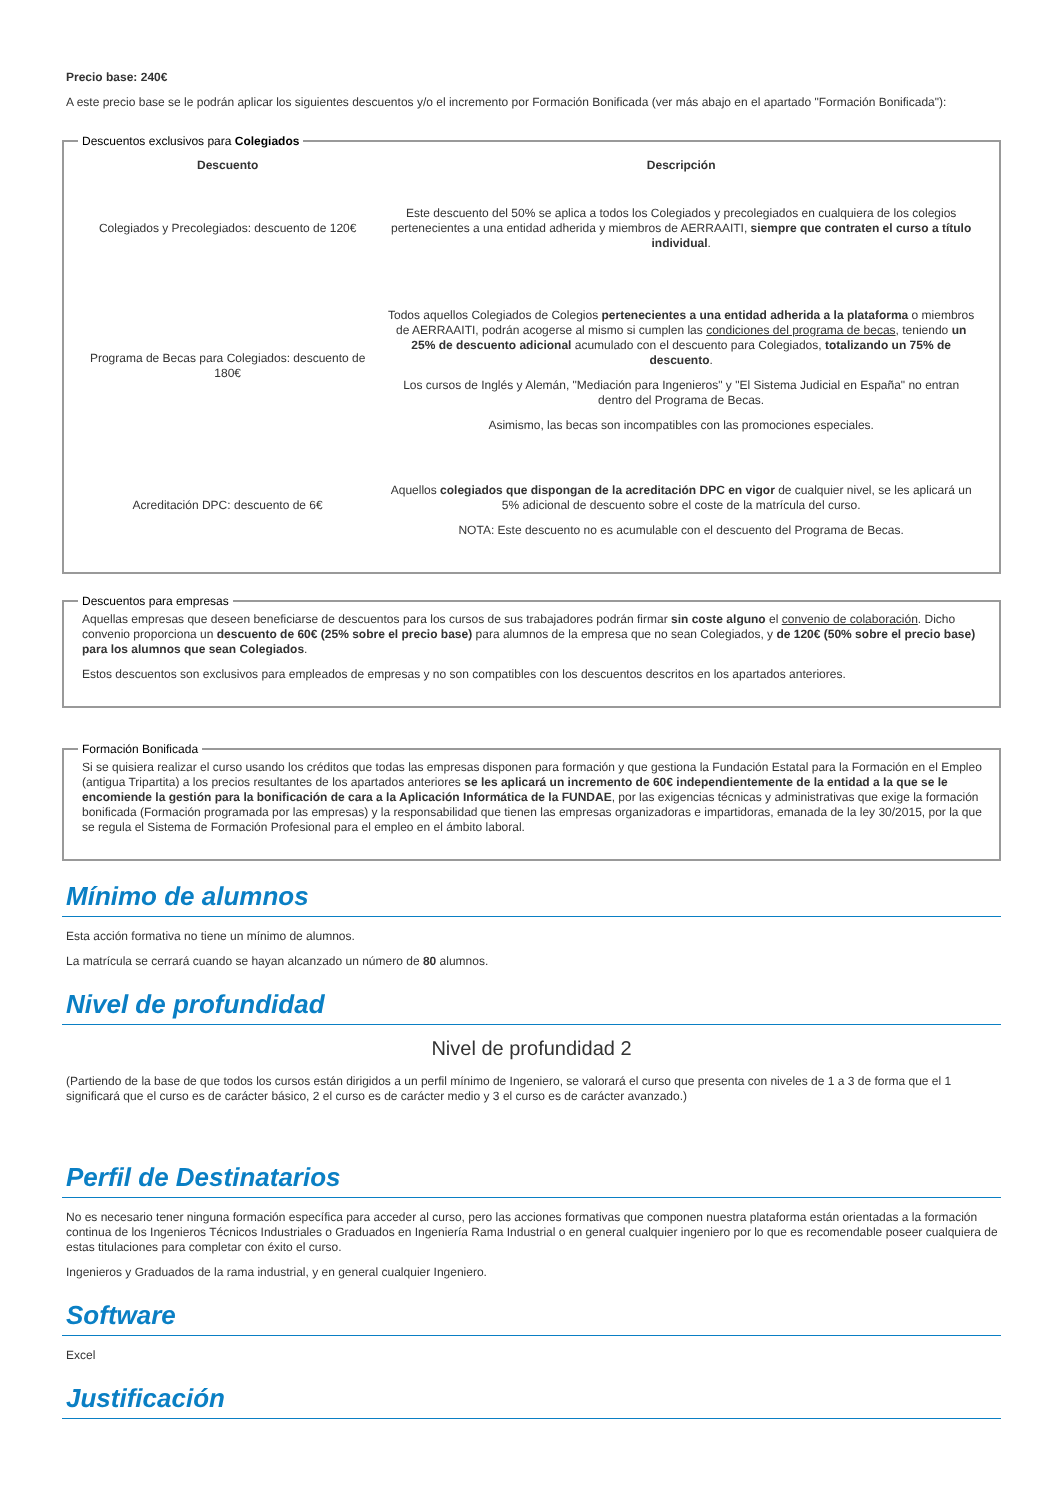Precio base: 240€
A este precio base se le podrán aplicar los siguientes descuentos y/o el incremento por Formación Bonificada (ver más abajo en el apartado "Formación Bonificada"):
Descuentos exclusivos para Colegiados
| Descuento | Descripción |
| --- | --- |
| Colegiados y Precolegiados: descuento de 120€ | Este descuento del 50% se aplica a todos los Colegiados y precolegiados en cualquiera de los colegios pertenecientes a una entidad adherida y miembros de AERRAAITI, siempre que contraten el curso a título individual . |
| Programa de Becas para Colegiados: descuento de 180€ | Todos aquellos Colegiados de Colegios pertenecientes a una entidad adherida a la plataforma o miembros de AERRAAITI, podrán acogerse al mismo si cumplen las condiciones del programa de becas , teniendo un 25% de descuento adicional acumulado con el descuento para Colegiados, totalizando un 75% de descuento . Los cursos de Inglés y Alemán, "Mediación para Ingenieros" y "El Sistema Judicial en España" no entran dentro del Programa de Becas. Asimismo, las becas son incompatibles con las promociones especiales. |
| Acreditación DPC: descuento de 6€ | Aquellos colegiados que dispongan de la acreditación DPC en vigor de cualquier nivel, se les aplicará un 5% adicional de descuento sobre el coste de la matrícula del curso. NOTA: Este descuento no es acumulable con el descuento del Programa de Becas. |
Descuentos para empresas
Aquellas empresas que deseen beneficiarse de descuentos para los cursos de sus trabajadores podrán firmar sin coste alguno el convenio de colaboración. Dicho convenio proporciona un descuento de 60€ (25% sobre el precio base) para alumnos de la empresa que no sean Colegiados, y de 120€ (50% sobre el precio base) para los alumnos que sean Colegiados.
Estos descuentos son exclusivos para empleados de empresas y no son compatibles con los descuentos descritos en los apartados anteriores.
Formación Bonificada
Si se quisiera realizar el curso usando los créditos que todas las empresas disponen para formación y que gestiona la Fundación Estatal para la Formación en el Empleo (antigua Tripartita) a los precios resultantes de los apartados anteriores se les aplicará un incremento de 60€ independientemente de la entidad a la que se le encomiende la gestión para la bonificación de cara a la Aplicación Informática de la FUNDAE, por las exigencias técnicas y administrativas que exige la formación bonificada (Formación programada por las empresas) y la responsabilidad que tienen las empresas organizadoras e impartidoras, emanada de la ley 30/2015, por la que se regula el Sistema de Formación Profesional para el empleo en el ámbito laboral.
Mínimo de alumnos
Esta acción formativa no tiene un mínimo de alumnos.
La matrícula se cerrará cuando se hayan alcanzado un número de 80 alumnos.
Nivel de profundidad
Nivel de profundidad 2
(Partiendo de la base de que todos los cursos están dirigidos a un perfil mínimo de Ingeniero, se valorará el curso que presenta con niveles de 1 a 3 de forma que el 1 significará que el curso es de carácter básico, 2 el curso es de carácter medio y 3 el curso es de carácter avanzado.)
Perfil de Destinatarios
No es necesario tener ninguna formación específica para acceder al curso, pero las acciones formativas que componen nuestra plataforma están orientadas a la formación continua de los Ingenieros Técnicos Industriales o Graduados en Ingeniería Rama Industrial o en general cualquier ingeniero por lo que es recomendable poseer cualquiera de estas titulaciones para completar con éxito el curso.
Ingenieros y Graduados de la rama industrial, y en general cualquier Ingeniero.
Software
Excel
Justificación